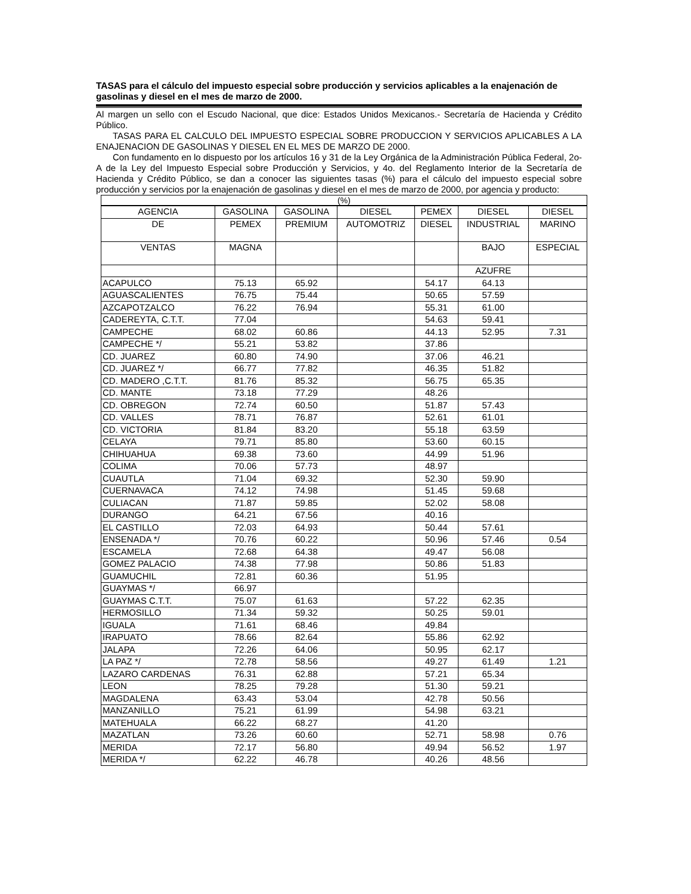TASAS para el cálculo del impuesto especial sobre producción y servicios aplicables a la enajenación de gasolinas y diesel en el mes de marzo de 2000.
Al margen un sello con el Escudo Nacional, que dice: Estados Unidos Mexicanos.- Secretaría de Hacienda y Crédito Público.
TASAS PARA EL CALCULO DEL IMPUESTO ESPECIAL SOBRE PRODUCCION Y SERVICIOS APLICABLES A LA ENAJENACION DE GASOLINAS Y DIESEL EN EL MES DE MARZO DE 2000.
Con fundamento en lo dispuesto por los artículos 16 y 31 de la Ley Orgánica de la Administración Pública Federal, 2o-A de la Ley del Impuesto Especial sobre Producción y Servicios, y 4o. del Reglamento Interior de la Secretaría de Hacienda y Crédito Público, se dan a conocer las siguientes tasas (%) para el cálculo del impuesto especial sobre producción y servicios por la enajenación de gasolinas y diesel en el mes de marzo de 2000, por agencia y producto:
(%)
| AGENCIA | GASOLINA | GASOLINA | DIESEL | PEMEX | DIESEL | DIESEL |
| --- | --- | --- | --- | --- | --- | --- |
| DE | PEMEX | PREMIUM | AUTOMOTRIZ | DIESEL | INDUSTRIAL | MARINO |
| VENTAS | MAGNA | | | | BAJO | ESPECIAL |
| | | | | | AZUFRE | |
| ACAPULCO | 75.13 | 65.92 | | 54.17 | 64.13 | |
| AGUASCALIENTES | 76.75 | 75.44 | | 50.65 | 57.59 | |
| AZCAPOTZALCO | 76.22 | 76.94 | | 55.31 | 61.00 | |
| CADEREYTA, C.T.T. | 77.04 | | | 54.63 | 59.41 | |
| CAMPECHE | 68.02 | 60.86 | | 44.13 | 52.95 | 7.31 |
| CAMPECHE */ | 55.21 | 53.82 | | 37.86 | | |
| CD. JUAREZ | 60.80 | 74.90 | | 37.06 | 46.21 | |
| CD. JUAREZ */ | 66.77 | 77.82 | | 46.35 | 51.82 | |
| CD. MADERO ,C.T.T. | 81.76 | 85.32 | | 56.75 | 65.35 | |
| CD. MANTE | 73.18 | 77.29 | | 48.26 | | |
| CD. OBREGON | 72.74 | 60.50 | | 51.87 | 57.43 | |
| CD. VALLES | 78.71 | 76.87 | | 52.61 | 61.01 | |
| CD. VICTORIA | 81.84 | 83.20 | | 55.18 | 63.59 | |
| CELAYA | 79.71 | 85.80 | | 53.60 | 60.15 | |
| CHIHUAHUA | 69.38 | 73.60 | | 44.99 | 51.96 | |
| COLIMA | 70.06 | 57.73 | | 48.97 | | |
| CUAUTLA | 71.04 | 69.32 | | 52.30 | 59.90 | |
| CUERNAVACA | 74.12 | 74.98 | | 51.45 | 59.68 | |
| CULIACAN | 71.87 | 59.85 | | 52.02 | 58.08 | |
| DURANGO | 64.21 | 67.56 | | 40.16 | | |
| EL CASTILLO | 72.03 | 64.93 | | 50.44 | 57.61 | |
| ENSENADA */ | 70.76 | 60.22 | | 50.96 | 57.46 | 0.54 |
| ESCAMELA | 72.68 | 64.38 | | 49.47 | 56.08 | |
| GOMEZ PALACIO | 74.38 | 77.98 | | 50.86 | 51.83 | |
| GUAMUCHIL | 72.81 | 60.36 | | 51.95 | | |
| GUAYMAS */ | 66.97 | | | | | |
| GUAYMAS C.T.T. | 75.07 | 61.63 | | 57.22 | 62.35 | |
| HERMOSILLO | 71.34 | 59.32 | | 50.25 | 59.01 | |
| IGUALA | 71.61 | 68.46 | | 49.84 | | |
| IRAPUATO | 78.66 | 82.64 | | 55.86 | 62.92 | |
| JALAPA | 72.26 | 64.06 | | 50.95 | 62.17 | |
| LA PAZ */ | 72.78 | 58.56 | | 49.27 | 61.49 | 1.21 |
| LAZARO CARDENAS | 76.31 | 62.88 | | 57.21 | 65.34 | |
| LEON | 78.25 | 79.28 | | 51.30 | 59.21 | |
| MAGDALENA | 63.43 | 53.04 | | 42.78 | 50.56 | |
| MANZANILLO | 75.21 | 61.99 | | 54.98 | 63.21 | |
| MATEHUALA | 66.22 | 68.27 | | 41.20 | | |
| MAZATLAN | 73.26 | 60.60 | | 52.71 | 58.98 | 0.76 |
| MERIDA | 72.17 | 56.80 | | 49.94 | 56.52 | 1.97 |
| MERIDA */ | 62.22 | 46.78 | | 40.26 | 48.56 | |